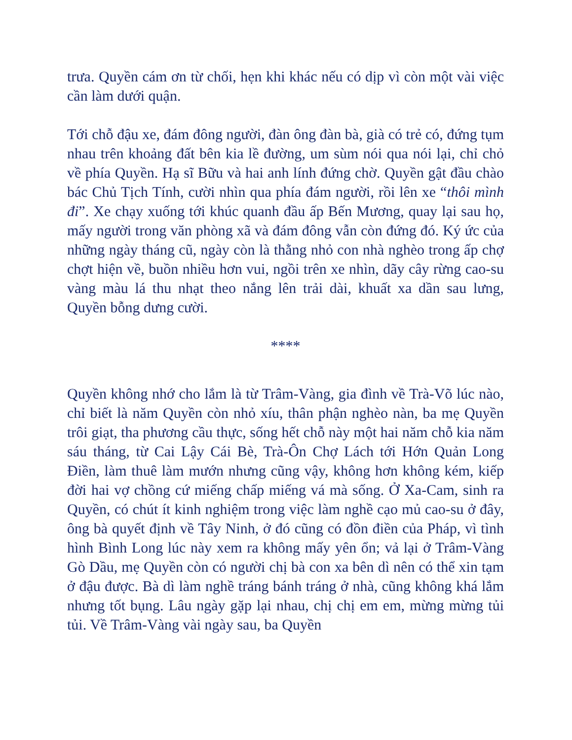trưa. Quyền cám ơn từ chối, hẹn khi khác nếu có dịp vì còn một vài việc cần làm dưới quận.
Tới chỗ đậu xe, đám đông người, đàn ông đàn bà, già có trẻ có, đứng tụm nhau trên khoảng đất bên kia lề đường, um sùm nói qua nói lại, chỉ chỏ về phía Quyền. Hạ sĩ Bữu và hai anh lính đứng chờ. Quyền gật đầu chào bác Chủ Tịch Tính, cười nhìn qua phía đám người, rồi lên xe “thôi mình đi”. Xe chạy xuống tới khúc quanh đầu ấp Bến Mương, quay lại sau họ, mấy người trong văn phòng xã và đám đông vẫn còn đứng đó. Ký ức của những ngày tháng cũ, ngày còn là thằng nhỏ con nhà nghèo trong ấp chợ chợt hiện về, buồn nhiều hơn vui, ngồi trên xe nhìn, dãy cây rừng cao-su vàng màu lá thu nhạt theo nắng lên trải dài, khuất xa dần sau lưng, Quyền bỗng dưng cười.
****
Quyền không nhớ cho lắm là từ Trâm-Vàng, gia đình về Trà-Võ lúc nào, chỉ biết là năm Quyền còn nhỏ xíu, thân phận nghèo nàn, ba mẹ Quyền trôi giạt, tha phương cầu thực, sống hết chỗ này một hai năm chỗ kia năm sáu tháng, từ Cai Lậy Cái Bè, Trà-Ôn Chợ Lách tới Hớn Quản Long Điền, làm thuê làm mướn nhưng cũng vậy, không hơn không kém, kiếp đời hai vợ chồng cứ miếng chấp miếng vá mà sống. Ở Xa-Cam, sinh ra Quyền, có chút ít kinh nghiệm trong việc làm nghề cạo mủ cao-su ở đây, ông bà quyết định về Tây Ninh, ở đó cũng có đồn điền của Pháp, vì tình hình Bình Long lúc này xem ra không mấy yên ổn; vả lại ở Trâm-Vàng Gò Dầu, mẹ Quyền còn có người chị bà con xa bên dì nên có thể xin tạm ở đậu được. Bà dì làm nghề tráng bánh tráng ở nhà, cũng không khá lắm nhưng tốt bụng. Lâu ngày gặp lại nhau, chị chị em em, mừng mừng tủi tủi. Về Trâm-Vàng vài ngày sau, ba Quyền